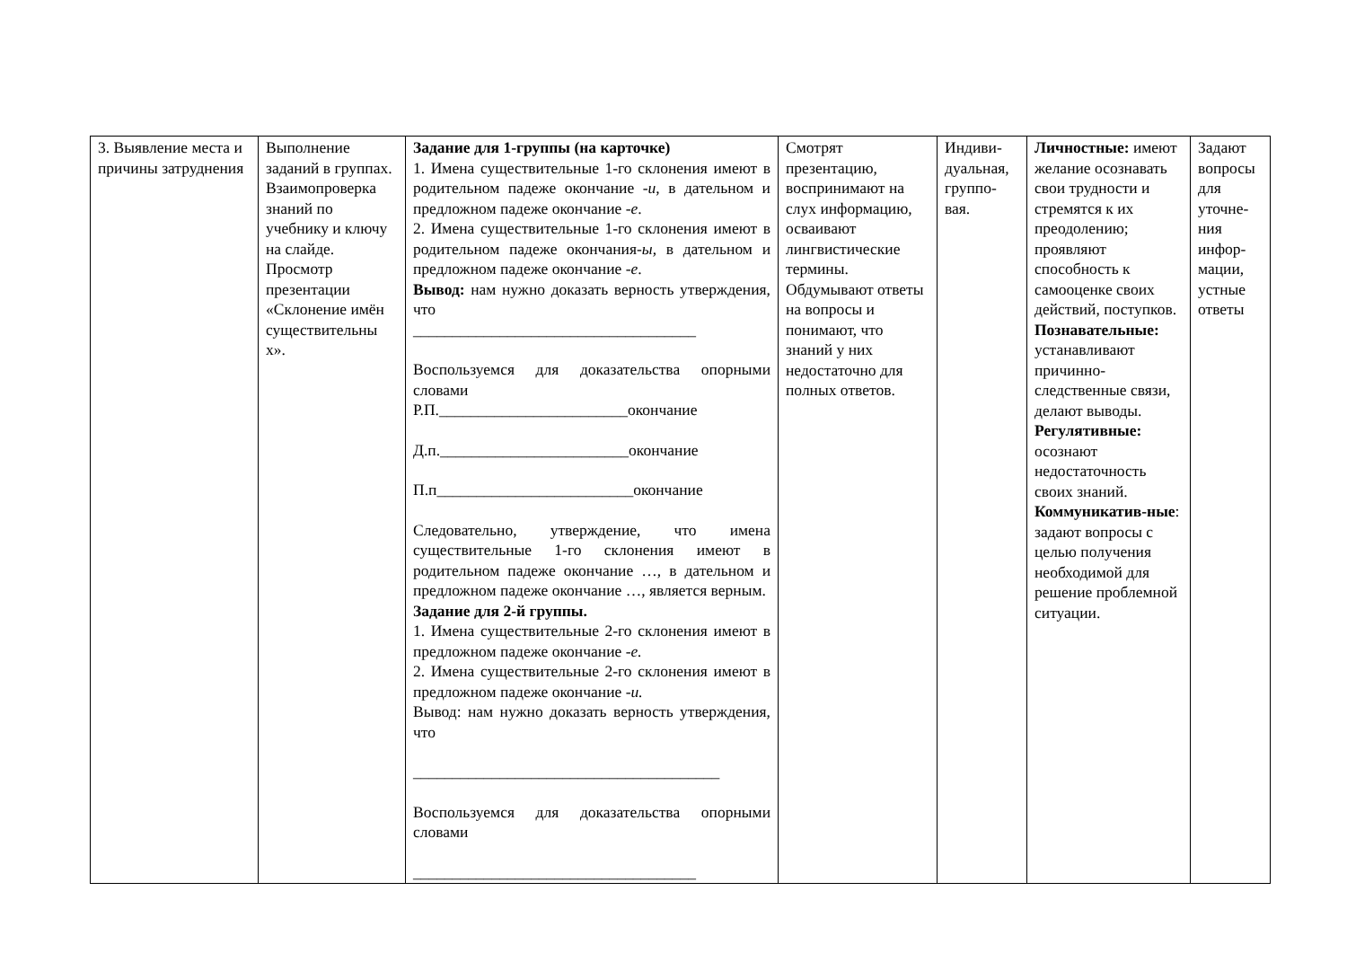| 3. Выявление места и причины затруднения | Выполнение заданий в группах. Взаимопроверка знаний по учебнику и ключу на слайде. Просмотр презентации «Склонение имён существительны х». | Задание для 1-группы (на карточке) 1. Имена существительные 1-го склонения имеют в родительном падеже окончание - и , в дательном и предложном падеже окончание - е . 2. Имена существительные 1-го склонения имеют в родительном падеже окончания- ы , в дательном и предложном падеже окончание - е . Вывод: нам нужно доказать верность утверждения, что ____________________________________ Воспользуемся для доказательства опорными словами Р.П.________________________окончание Д.п.________________________окончание П.п_________________________окончание Следовательно, утверждение, что имена существительные 1-го склонения имеют в родительном падеже окончание …, в дательном и предложном падеже окончание …, является верным. Задание для 2-й группы. 1. Имена существительные 2-го склонения имеют в предложном падеже окончание - е. 2. Имена существительные 2-го склонения имеют в предложном падеже окончание - и. Вывод: нам нужно доказать верность утверждения, что _______________________________________ Воспользуемся для доказательства опорными словами ____________________________________ | Смотрят презентацию, воспринимают на слух информацию, осваивают лингвистические термины. Обдумывают ответы на вопросы и понимают, что знаний у них недостаточно для полных ответов. | Индиви-дуальная, группо-вая. | Личностные: имеют желание осознавать свои трудности и стремятся к их преодолению; проявляют способность к самооценке своих действий, поступков. Познавательные: устанавливают причинно-следственные связи, делают выводы. Регулятивные: осознают недостаточность своих знаний. Коммуникатив-ные : задают вопросы с целью получения необходимой для решение проблемной ситуации. | Задают вопросы для уточне-ния инфор-мации, устные ответы |